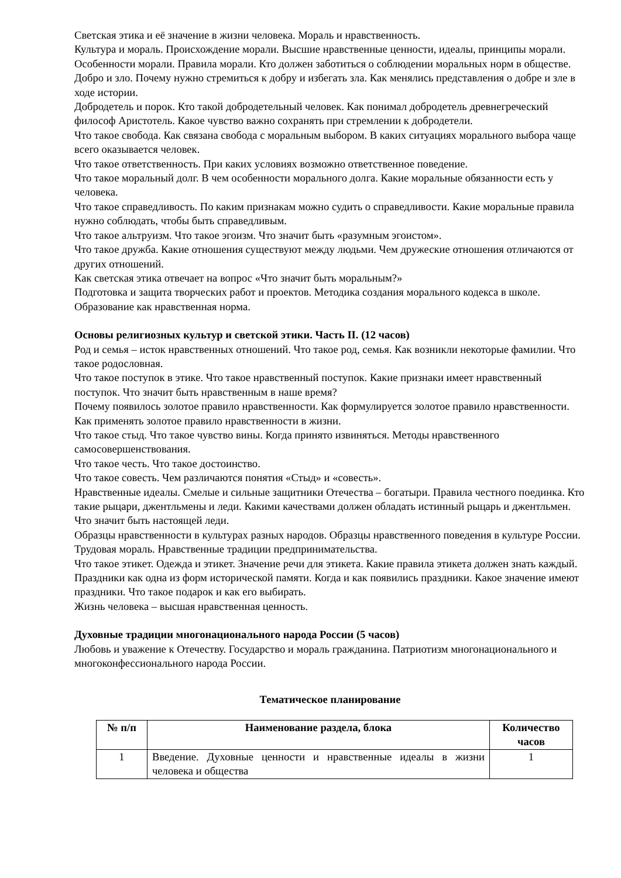Светская этика и её значение в жизни человека. Мораль и нравственность.
Культура и мораль. Происхождение морали. Высшие нравственные ценности, идеалы, принципы морали.
Особенности морали. Правила морали. Кто должен заботиться о соблюдении моральных норм в обществе.
Добро и зло. Почему нужно стремиться к добру и избегать зла. Как менялись представления о добре и зле в ходе истории.
Добродетель и порок. Кто такой добродетельный человек. Как понимал добродетель древнегреческий философ Аристотель. Какое чувство важно сохранять при стремлении к добродетели.
Что такое свобода. Как связана свобода с моральным выбором. В каких ситуациях морального выбора чаще всего оказывается человек.
Что такое ответственность. При каких условиях возможно ответственное поведение.
Что такое моральный долг. В чем особенности морального долга. Какие моральные обязанности есть у человека.
Что такое справедливость. По каким признакам можно судить о справедливости. Какие моральные правила нужно соблюдать, чтобы быть справедливым.
Что такое альтруизм. Что такое эгоизм. Что значит быть «разумным эгоистом».
Что такое дружба. Какие отношения существуют между людьми. Чем дружеские отношения отличаются от других отношений.
Как светская этика отвечает на вопрос «Что значит быть моральным?»
Подготовка и защита творческих работ и проектов. Методика создания морального кодекса в школе. Образование как нравственная норма.
Основы религиозных культур и светской этики. Часть II. (12 часов)
Род и семья – исток нравственных отношений. Что такое род, семья. Как возникли некоторые фамилии. Что такое родословная.
Что такое поступок в этике. Что такое нравственный поступок. Какие признаки имеет нравственный поступок. Что значит быть нравственным в наше время?
Почему появилось золотое правило нравственности. Как формулируется золотое правило нравственности. Как применять золотое правило нравственности в жизни.
Что такое стыд. Что такое чувство вины. Когда принято извиняться. Методы нравственного самосовершенствования.
Что такое честь. Что такое достоинство.
Что такое совесть. Чем различаются понятия «Стыд» и «совесть».
Нравственные идеалы. Смелые и сильные защитники Отечества – богатыри. Правила честного поединка. Кто такие рыцари, джентльмены и леди. Какими качествами должен обладать истинный рыцарь и джентльмен. Что значит быть настоящей леди.
Образцы нравственности в культурах разных народов. Образцы нравственного поведения в культуре России. Трудовая мораль. Нравственные традиции предпринимательства.
Что такое этикет. Одежда и этикет. Значение речи для этикета. Какие правила этикета должен знать каждый.
Праздники как одна из форм исторической памяти. Когда и как появились праздники. Какое значение имеют праздники. Что такое подарок и как его выбирать.
Жизнь человека – высшая нравственная ценность.
Духовные традиции многонационального народа России (5 часов)
Любовь и уважение к Отечеству. Государство и мораль гражданина. Патриотизм многонационального и многоконфессионального народа России.
Тематическое планирование
| № п/п | Наименование раздела, блока | Количество часов |
| --- | --- | --- |
| 1 | Введение. Духовные ценности и нравственные идеалы в жизни человека и общества | 1 |